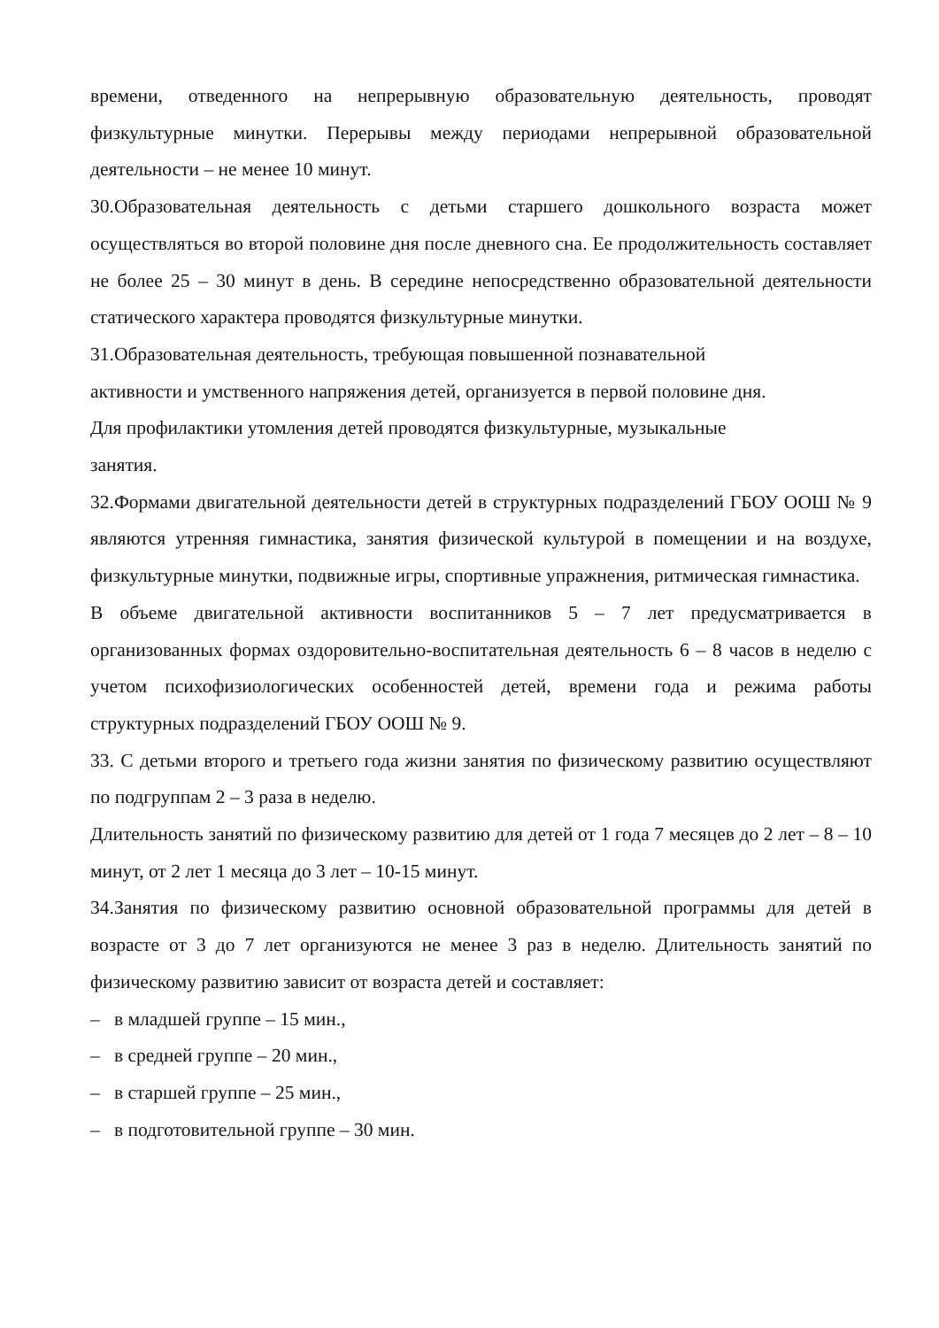времени, отведенного на непрерывную образовательную деятельность, проводят физкультурные минутки. Перерывы между периодами непрерывной образовательной деятельности – не менее 10 минут.
30.Образовательная деятельность с детьми старшего дошкольного возраста может осуществляться во второй половине дня после дневного сна. Ее продолжительность составляет не более 25 – 30 минут в день. В середине непосредственно образовательной деятельности статического характера проводятся физкультурные минутки.
31.Образовательная деятельность, требующая повышенной познавательной
активности и умственного напряжения детей, организуется в первой половине дня.
Для профилактики утомления детей проводятся физкультурные, музыкальные
занятия.
32.Формами двигательной деятельности детей в структурных подразделений ГБОУ ООШ № 9 являются утренняя гимнастика, занятия физической культурой в помещении и на воздухе, физкультурные минутки, подвижные игры, спортивные упражнения, ритмическая гимнастика.
В объеме двигательной активности воспитанников 5 – 7 лет предусматривается в организованных формах оздоровительно-воспитательная деятельность 6 – 8 часов в неделю с учетом психофизиологических особенностей детей, времени года и режима работы структурных подразделений ГБОУ ООШ № 9.
33. С детьми второго и третьего года жизни занятия по физическому развитию осуществляют по подгруппам 2 – 3 раза в неделю.
Длительность занятий по физическому развитию для детей от 1 года 7 месяцев до 2 лет – 8 – 10 минут, от 2 лет 1 месяца до 3 лет – 10-15 минут.
34.Занятия по физическому развитию основной образовательной программы для детей в возрасте от 3 до 7 лет организуются не менее 3 раз в неделю. Длительность занятий по физическому развитию зависит от возраста детей и составляет:
– в младшей группе – 15 мин.,
– в средней группе – 20 мин.,
– в старшей группе – 25 мин.,
– в подготовительной группе – 30 мин.